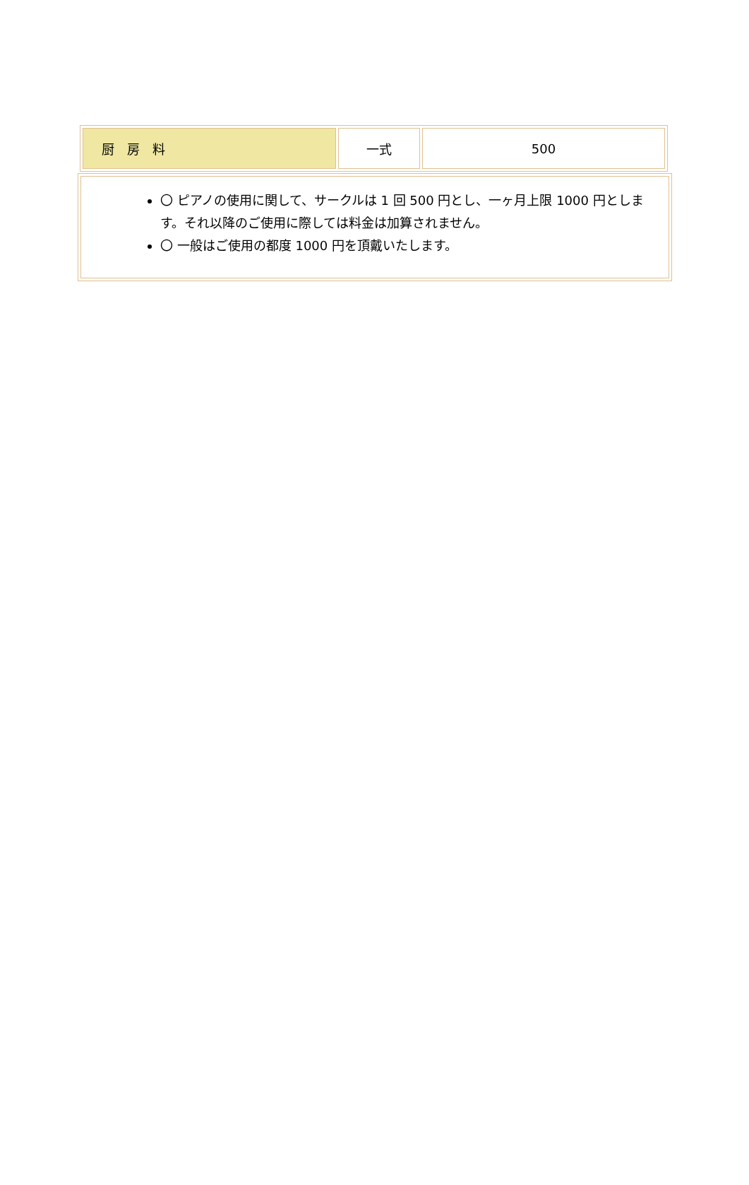| 厨 房 料 | 一式 | 500 |
〇 ピアノの使用に関して、サークルは 1 回 500 円とし、一ヶ月上限 1000 円とします。それ以降のご使用に際しては料金は加算されません。
〇 一般はご使用の都度 1000 円を頂戴いたします。